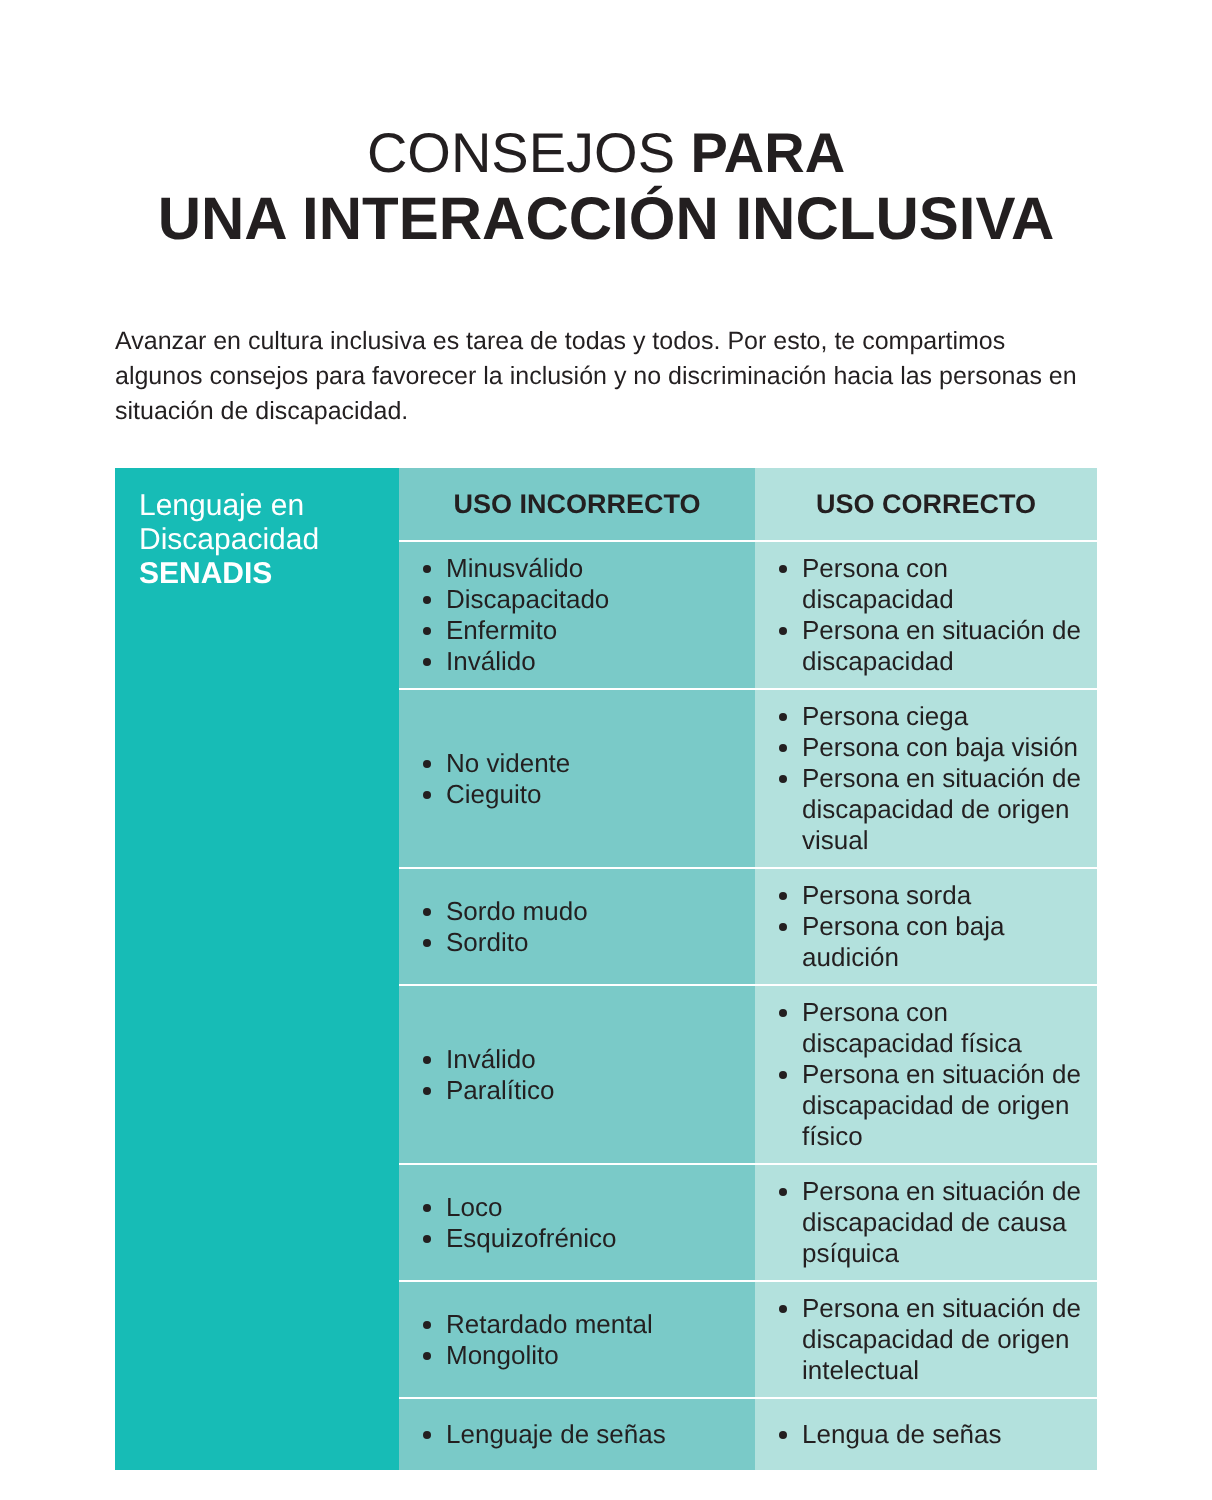CONSEJOS PARA
UNA INTERACCIÓN INCLUSIVA
Avanzar en cultura inclusiva es tarea de todas y todos. Por esto, te compartimos algunos consejos para favorecer la inclusión y no discriminación hacia las personas en situación de discapacidad.
| Lenguaje en Discapacidad SENADIS | USO INCORRECTO | USO CORRECTO |
| | Minusválido Discapacitado Enfermito Inválido | Persona con discapacidad Persona en situación de discapacidad |
| | No vidente Cieguito | Persona ciega Persona con baja visión Persona en situación de discapacidad de origen visual |
| | Sordo mudo Sordito | Persona sorda Persona con baja audición |
| | Inválido Paralítico | Persona con discapacidad física Persona en situación de discapacidad de origen físico |
| | Loco Esquizofrénico | Persona en situación de discapacidad de causa psíquica |
| | Retardado mental Mongolito | Persona en situación de discapacidad de origen intelectual |
| | Lenguaje de señas | Lengua de señas |